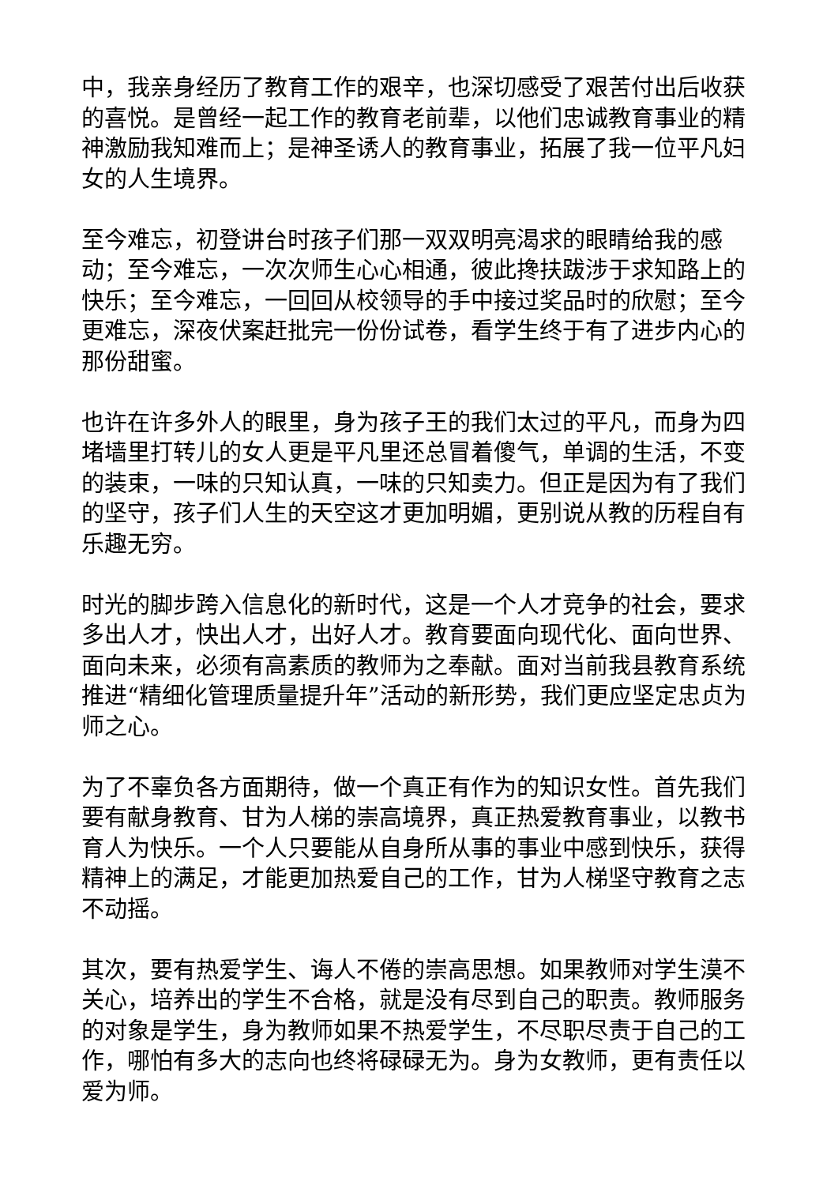中，我亲身经历了教育工作的艰辛，也深切感受了艰苦付出后收获的喜悦。是曾经一起工作的教育老前辈，以他们忠诚教育事业的精神激励我知难而上；是神圣诱人的教育事业，拓展了我一位平凡妇女的人生境界。
至今难忘，初登讲台时孩子们那一双双明亮渴求的眼睛给我的感动；至今难忘，一次次师生心心相通，彼此搀扶跋涉于求知路上的快乐；至今难忘，一回回从校领导的手中接过奖品时的欣慰；至今更难忘，深夜伏案赶批完一份份试卷，看学生终于有了进步内心的那份甜蜜。
也许在许多外人的眼里，身为孩子王的我们太过的平凡，而身为四堵墙里打转儿的女人更是平凡里还总冒着傻气，单调的生活，不变的装束，一味的只知认真，一味的只知卖力。但正是因为有了我们的坚守，孩子们人生的天空这才更加明媚，更别说从教的历程自有乐趣无穷。
时光的脚步跨入信息化的新时代，这是一个人才竞争的社会，要求多出人才，快出人才，出好人才。教育要面向现代化、面向世界、面向未来，必须有高素质的教师为之奉献。面对当前我县教育系统推进“精细化管理质量提升年”活动的新形势，我们更应坚定忠贞为师之心。
为了不辜负各方面期待，做一个真正有作为的知识女性。首先我们要有献身教育、甘为人梯的崇高境界，真正热爱教育事业，以教书育人为快乐。一个人只要能从自身所从事的事业中感到快乐，获得精神上的满足，才能更加热爱自己的工作，甘为人梯坚守教育之志不动摇。
其次，要有热爱学生、诲人不倦的崇高思想。如果教师对学生漠不关心，培养出的学生不合格，就是没有尽到自己的职责。教师服务的对象是学生，身为教师如果不热爱学生，不尽职尽责于自己的工作，哪怕有多大的志向也终将碌碌无为。身为女教师，更有责任以爱为师。